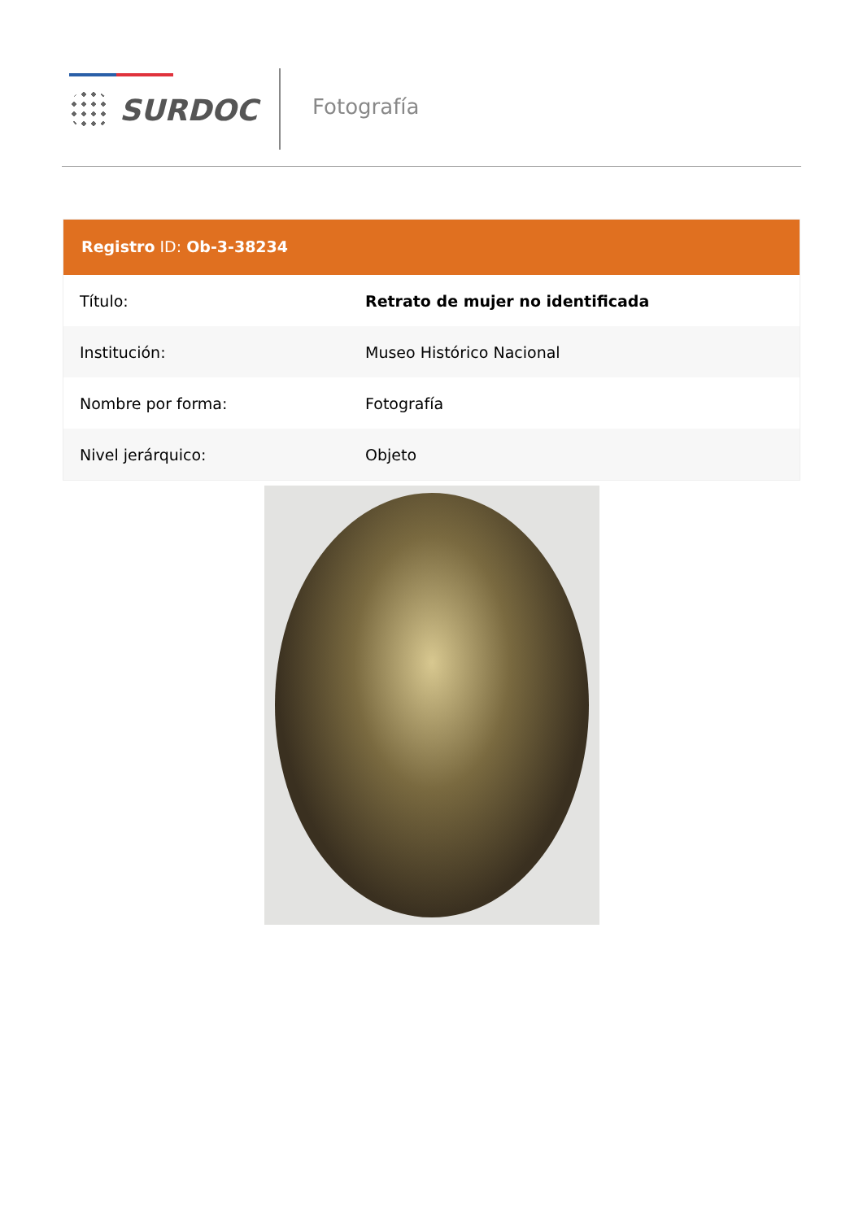SURDOC Fotografía
Registro ID: Ob-3-38234
| Título: | Retrato de mujer no identificada |
| Institución: | Museo Histórico Nacional |
| Nombre por forma: | Fotografía |
| Nivel jerárquico: | Objeto |